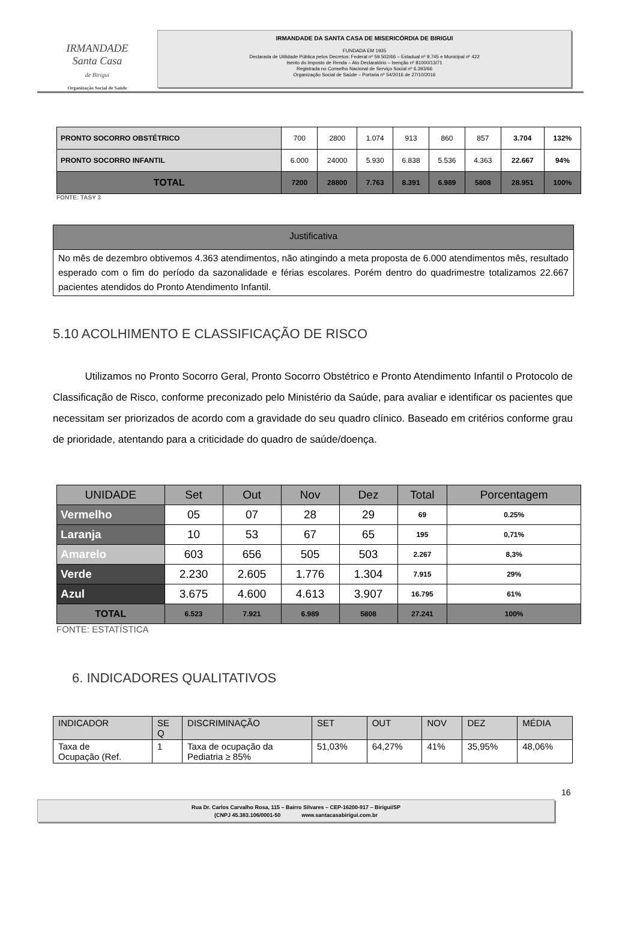IRMANDADE
Santa Casa
de Birigui
Organização Social de Saúde
IRMANDADE DA SANTA CASA DE MISERICÓRDIA DE BIRIGUI
FUNDADA EM 1935
Declarada de Utilidade Pública pelos Decretos: Federal nº 59.502/66 – Estadual nº 9.745 e Municipal nº 422
Isento do Imposto de Renda – Ato Declaratório – Isenção nº 81000/13/71
Registrada no Conselho Nacional de Serviço Social nº 6.393/66
Organização Social de Saúde – Portaria nº 54/2016 de 27/10/2016
| PRONTO SOCORRO OBSTÉTRICO | 700 | 2800 | 1.074 | 913 | 860 | 857 | 3.704 | 132% |
| PRONTO SOCORRO INFANTIL | 6.000 | 24000 | 5.930 | 6.838 | 5.536 | 4.363 | 22.667 | 94% |
| TOTAL | 7200 | 28800 | 7.763 | 8.391 | 6.989 | 5808 | 28.951 | 100% |
FONTE: TASY 3
Justificativa
No mês de dezembro obtivemos 4.363 atendimentos, não atingindo a meta proposta de 6.000 atendimentos mês, resultado esperado com o fim do período da sazonalidade e férias escolares. Porém dentro do quadrimestre totalizamos 22.667 pacientes atendidos do Pronto Atendimento Infantil.
5.10 ACOLHIMENTO E CLASSIFICAÇÃO DE RISCO
Utilizamos no Pronto Socorro Geral, Pronto Socorro Obstétrico e Pronto Atendimento Infantil o Protocolo de Classificação de Risco, conforme preconizado pelo Ministério da Saúde, para avaliar e identificar os pacientes que necessitam ser priorizados de acordo com a gravidade do seu quadro clínico. Baseado em critérios conforme grau de prioridade, atentando para a criticidade do quadro de saúde/doença.
| UNIDADE | Set | Out | Nov | Dez | Total | Porcentagem |
| --- | --- | --- | --- | --- | --- | --- |
| Vermelho | 05 | 07 | 28 | 29 | 69 | 0.25% |
| Laranja | 10 | 53 | 67 | 65 | 195 | 0,71% |
| Amarelo | 603 | 656 | 505 | 503 | 2.267 | 8,3% |
| Verde | 2.230 | 2.605 | 1.776 | 1.304 | 7.915 | 29% |
| Azul | 3.675 | 4.600 | 4.613 | 3.907 | 16.795 | 61% |
| TOTAL | 6.523 | 7.921 | 6.989 | 5808 | 27.241 | 100% |
FONTE: ESTATÍSTICA
6. INDICADORES QUALITATIVOS
| INDICADOR | SE Q | DISCRIMINAÇÃO | SET | OUT | NOV | DEZ | MÉDIA |
| Taxa de Ocupação (Ref. | 1 | Taxa de ocupação da Pediatria ≥ 85% | 51,03% | 64,27% | 41% | 35,95% | 48,06% |
16
Rua Dr. Carlos Carvalho Rosa, 115 – Bairro Silvares – CEP-16200-917 – Birigui/SP
(CNPJ 45.383.106/0001-50 www.santacasabirigui.com.br